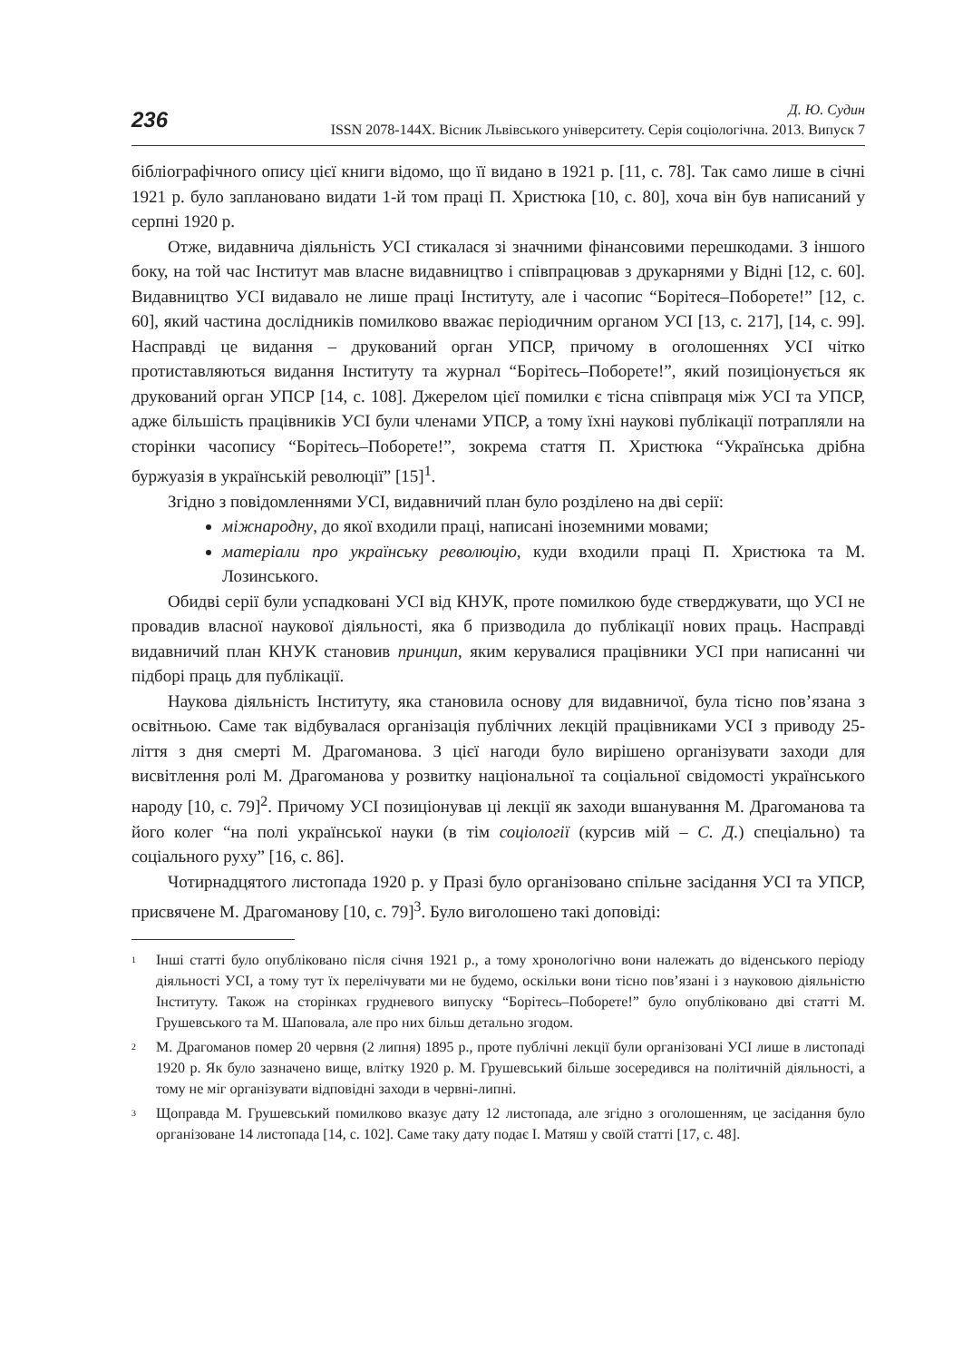236
Д. Ю. Судин
ISSN 2078-144X. Вісник Львівського університету. Серія соціологічна. 2013. Випуск 7
бібліографічного опису цієї книги відомо, що її видано в 1921 р. [11, с. 78]. Так само лише в січні 1921 р. було заплановано видати 1-й том праці П. Христюка [10, с. 80], хоча він був написаний у серпні 1920 р.
Отже, видавнича діяльність УСІ стикалася зі значними фінансовими перешкодами. З іншого боку, на той час Інститут мав власне видавництво і співпрацював з друкарнями у Відні [12, с. 60]. Видавництво УСІ видавало не лише праці Інституту, але і часопис “Борітеся–Поборете!” [12, с. 60], який частина дослідників помилково вважає періодичним органом УСІ [13, с. 217], [14, с. 99]. Насправді це видання – друкований орган УПСР, причому в оголошеннях УСІ чітко протиставляються видання Інституту та журнал “Борітесь–Поборете!”, який позиціонується як друкований орган УПСР [14, с. 108]. Джерелом цієї помилки є тісна співпраця між УСІ та УПСР, адже більшість працівників УСІ були членами УПСР, а тому їхні наукові публікації потрапляли на сторінки часопису “Борітесь–Поборете!”, зокрема стаття П. Христюка “Українська дрібна буржуазія в українській революції” [15]<sup>1</sup>.
Згідно з повідомленнями УСІ, видавничий план було розділено на дві серії:
міжнародну, до якої входили праці, написані іноземними мовами;
матеріали про українську революцію, куди входили праці П. Христюка та М. Лозинського.
Обидві серії були успадковані УСІ від КНУК, проте помилкою буде стверджувати, що УСІ не провадив власної наукової діяльності, яка б призводила до публікації нових праць. Насправді видавничий план КНУК становив принцип, яким керувалися працівники УСІ при написанні чи підборі праць для публікації.
Наукова діяльність Інституту, яка становила основу для видавничої, була тісно пов’язана з освітньою. Саме так відбувалася організація публічних лекцій працівниками УСІ з приводу 25-ліття з дня смерті М. Драгоманова. З цієї нагоди було вирішено організувати заходи для висвітлення ролі М. Драгоманова у розвитку національної та соціальної свідомості українського народу [10, с. 79]<sup>2</sup>. Причому УСІ позиціонував ці лекції як заходи вшанування М. Драгоманова та його колег “на полі української науки (в тім соціології (курсив мій – С. Д.) спеціально) та соціального руху” [16, с. 86].
Чотирнадцятого листопада 1920 р. у Празі було організовано спільне засідання УСІ та УПСР, присвячене М. Драгоманову [10, с. 79]<sup>3</sup>. Було виголошено такі доповіді:
<sup>1</sup>
Інші статті було опубліковано після січня 1921 р., а тому хронологічно вони належать до віденського періоду діяльності УСІ, а тому тут їх перелічувати ми не будемо, оскільки вони тісно пов’язані і з науковою діяльністю Інституту. Також на сторінках грудневого випуску “Борітесь–Поборете!” було опубліковано дві статті М. Грушевського та М. Шаповала, але про них більш детально згодом.
<sup>2</sup>
М. Драгоманов помер 20 червня (2 липня) 1895 р., проте публічні лекції були організовані УСІ лише в листопаді 1920 р. Як було зазначено вище, влітку 1920 р. М. Грушевський більше зосередився на політичній діяльності, а тому не міг організувати відповідні заходи в червні-липні.
<sup>3</sup>
Щоправда М. Грушевський помилково вказує дату 12 листопада, але згідно з оголошенням, це засідання було організоване 14 листопада [14, с. 102]. Саме таку дату подає І. Матяш у своїй статті [17, с. 48].